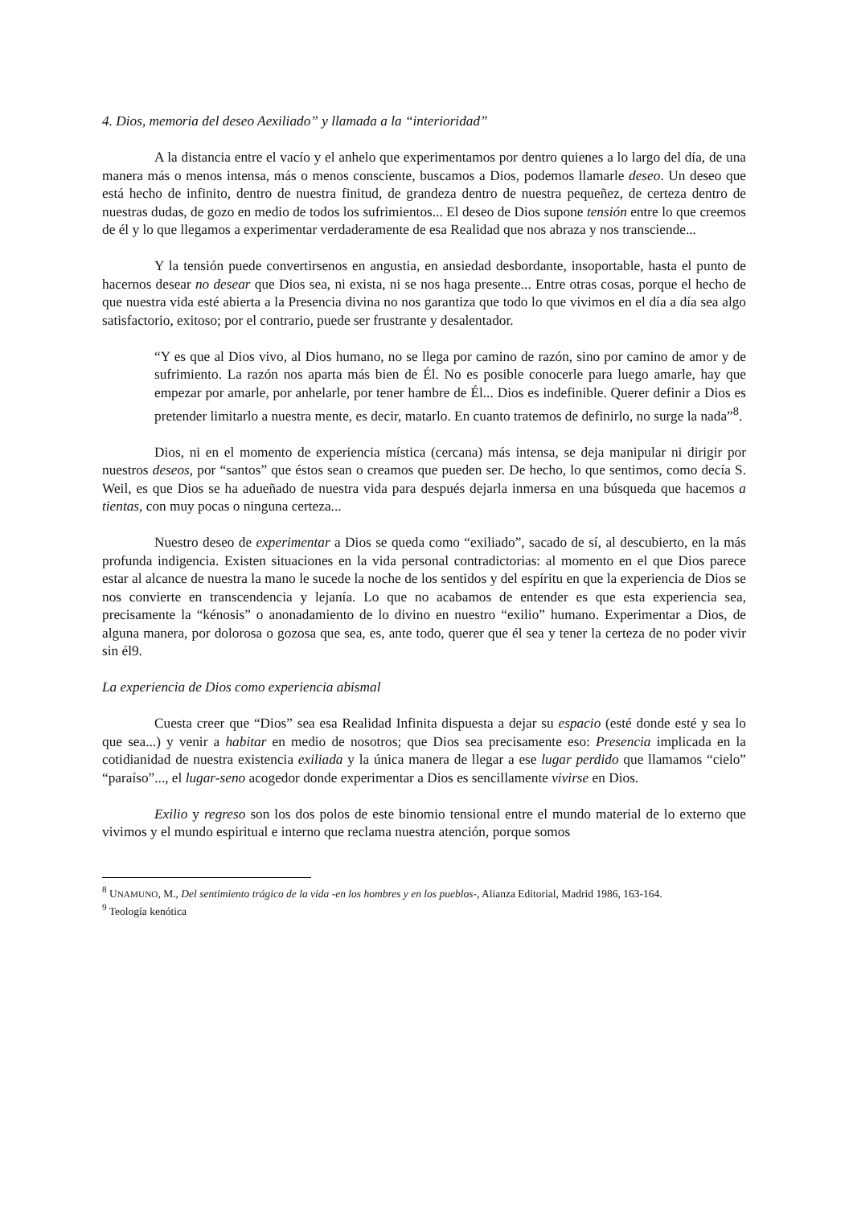4. Dios, memoria del deseo Aexiliado” y llamada a la “interioridad”
A la distancia entre el vacío y el anhelo que experimentamos por dentro quienes a lo largo del día, de una manera más o menos intensa, más o menos consciente, buscamos a Dios, podemos llamarle deseo. Un deseo que está hecho de infinito, dentro de nuestra finitud, de grandeza dentro de nuestra pequeñez, de certeza dentro de nuestras dudas, de gozo en medio de todos los sufrimientos... El deseo de Dios supone tensión entre lo que creemos de él y lo que llegamos a experimentar verdaderamente de esa Realidad que nos abraza y nos transciende...
Y la tensión puede convertirsenos en angustia, en ansiedad desbordante, insoportable, hasta el punto de hacernos desear no desear que Dios sea, ni exista, ni se nos haga presente... Entre otras cosas, porque el hecho de que nuestra vida esté abierta a la Presencia divina no nos garantiza que todo lo que vivimos en el día a día sea algo satisfactorio, exitoso; por el contrario, puede ser frustrante y desalentador.
“Y es que al Dios vivo, al Dios humano, no se llega por camino de razón, sino por camino de amor y de sufrimiento. La razón nos aparta más bien de Él. No es posible conocerle para luego amarle, hay que empezar por amarle, por anhelarle, por tener hambre de Él... Dios es indefinible. Querer definir a Dios es pretender limitarlo a nuestra mente, es decir, matarlo. En cuanto tratemos de definirlo, no surge la nada”<sup>8</sup>.
Dios, ni en el momento de experiencia mística (cercana) más intensa, se deja manipular ni dirigir por nuestros deseos, por “santos” que éstos sean o creamos que pueden ser. De hecho, lo que sentimos, como decía S. Weil, es que Dios se ha adueñado de nuestra vida para después dejarla inmersa en una búsqueda que hacemos a tientas, con muy pocas o ninguna certeza...
Nuestro deseo de experimentar a Dios se queda como “exiliado”, sacado de sí, al descubierto, en la más profunda indigencia. Existen situaciones en la vida personal contradictorias: al momento en el que Dios parece estar al alcance de nuestra la mano le sucede la noche de los sentidos y del espíritu en que la experiencia de Dios se nos convierte en transcendencia y lejanía. Lo que no acabamos de entender es que esta experiencia sea, precisamente la “kénosis” o anonadamiento de lo divino en nuestro “exilio” humano. Experimentar a Dios, de alguna manera, por dolorosa o gozosa que sea, es, ante todo, querer que él sea y tener la certeza de no poder vivir sin él9.
La experiencia de Dios como experiencia abismal
Cuesta creer que “Dios” sea esa Realidad Infinita dispuesta a dejar su espacio (esté donde esté y sea lo que sea...) y venir a habitar en medio de nosotros; que Dios sea precisamente eso: Presencia implicada en la cotidianidad de nuestra existencia exiliada y la única manera de llegar a ese lugar perdido que llamamos “cielo” “paraíso”..., el lugar-seno acogedor donde experimentar a Dios es sencillamente vivirse en Dios.
Exilio y regreso son los dos polos de este binomio tensional entre el mundo material de lo externo que vivimos y el mundo espiritual e interno que reclama nuestra atención, porque somos
<sup>8</sup> UNAMUNO, M., Del sentimiento trágico de la vida -en los hombres y en los pueblos-, Alianza Editorial, Madrid 1986, 163-164.
<sup>9</sup> Teología kenótica